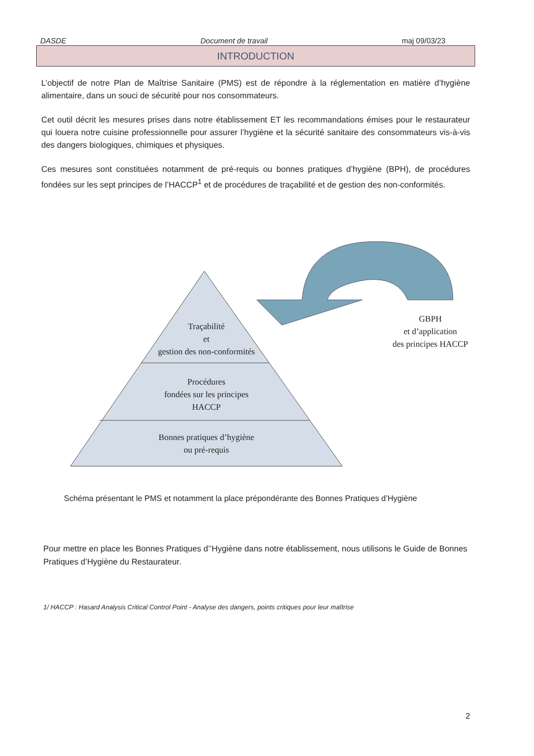DASDE Document de travail maj 09/03/23
INTRODUCTION
L’objectif de notre Plan de Maîtrise Sanitaire (PMS) est de répondre à la réglementation en matière d’hygiène alimentaire, dans un souci de sécurité pour nos consommateurs.
Cet outil décrit les mesures prises dans notre établissement ET les recommandations émises pour le restaurateur qui louera notre cuisine professionnelle pour assurer l’hygiène et la sécurité sanitaire des consommateurs vis-à-vis des dangers biologiques, chimiques et physiques.
Ces mesures sont constituées notamment de pré-requis ou bonnes pratiques d’hygiène (BPH), de procédures fondées sur les sept principes de l’HACCP<sup>1</sup> et de procédures de traçabilité et de gestion des non-conformités.
Traçabilité
et
gestion des non-conformités
Procédures
fondées sur les principes
HACCP
Bonnes pratiques d’hygiène
ou pré-requis
GBPH
et d’application
des principes HACCP
Schéma présentant le PMS et notamment la place prépondérante des Bonnes Pratiques d’Hygiène
Pour mettre en place les Bonnes Pratiques d’’Hygiène dans notre établissement, nous utilisons le Guide de Bonnes Pratiques d’Hygiène du Restaurateur.
1/ HACCP : Hasard Analysis Critical Control Point - Analyse des dangers, points critiques pour leur maîtrise
2